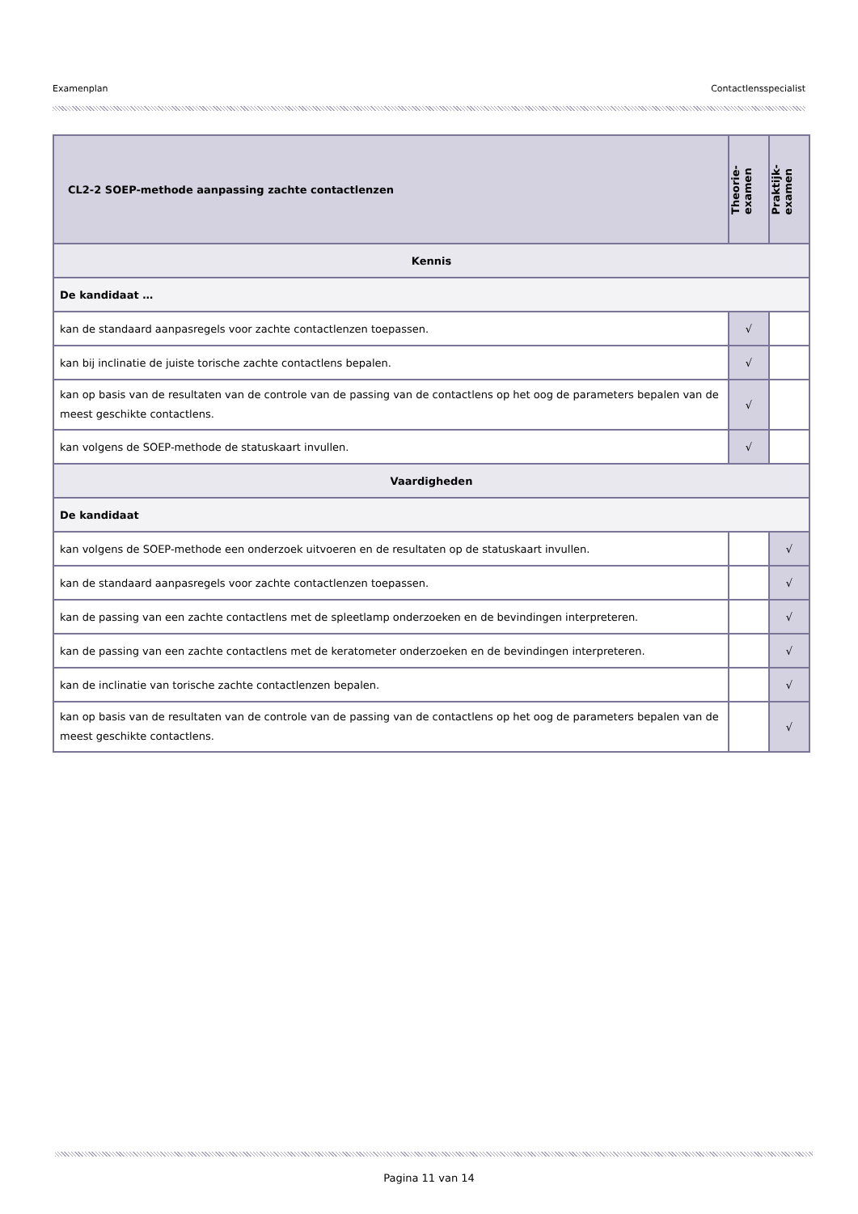Examenplan Contactlensspecialist
| CL2-2 SOEP-methode aanpassing zachte contactlenzen | Theorie- examen | Praktijk- examen |
| --- | --- | --- |
| Kennis | | |
| De kandidaat … | | |
| kan de standaard aanpasregels voor zachte contactlenzen toepassen. | √ | |
| kan bij inclinatie de juiste torische zachte contactlens bepalen. | √ | |
| kan op basis van de resultaten van de controle van de passing van de contactlens op het oog de parameters bepalen van de meest geschikte contactlens. | √ | |
| kan volgens de SOEP-methode de statuskaart invullen. | √ | |
| Vaardigheden | | |
| De kandidaat | | |
| kan volgens de SOEP-methode een onderzoek uitvoeren en de resultaten op de statuskaart invullen. | | √ |
| kan de standaard aanpasregels voor zachte contactlenzen toepassen. | | √ |
| kan de passing van een zachte contactlens met de spleetlamp onderzoeken en de bevindingen interpreteren. | | √ |
| kan de passing van een zachte contactlens met de keratometer onderzoeken en de bevindingen interpreteren. | | √ |
| kan de inclinatie van torische zachte contactlenzen bepalen. | | √ |
| kan op basis van de resultaten van de controle van de passing van de contactlens op het oog de parameters bepalen van de meest geschikte contactlens. | | √ |
Pagina 11 van 14